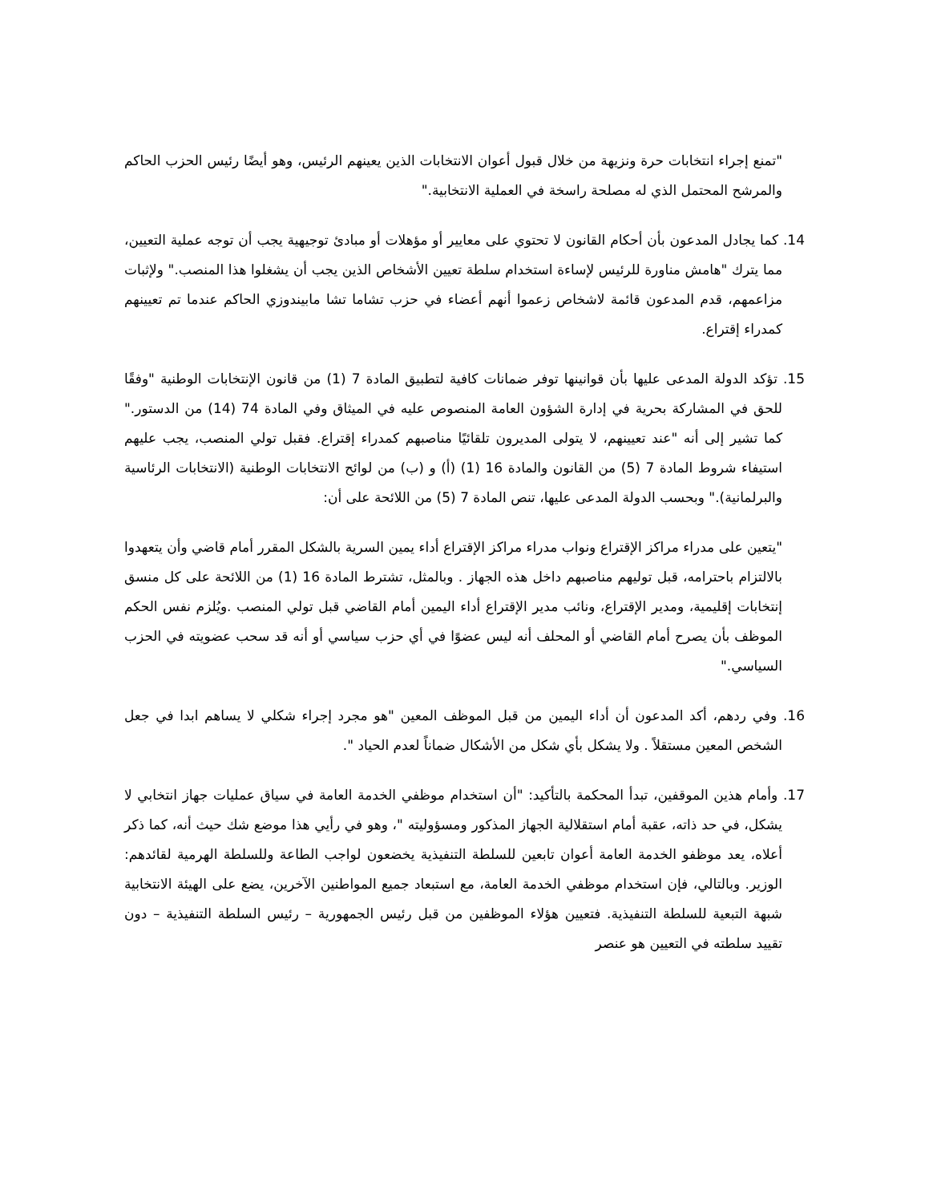"تمنع إجراء انتخابات حرة ونزيهة من خلال قبول أعوان الانتخابات الذين يعينهم الرئيس، وهو أيضًا رئيس الحزب الحاكم والمرشح المحتمل الذي له مصلحة راسخة في العملية الانتخابية."
14. كما يجادل المدعون بأن أحكام القانون لا تحتوي على معايير أو مؤهلات أو مبادئ توجيهية يجب أن توجه عملية التعيين، مما يترك "هامش مناورة للرئيس لإساءة استخدام سلطة تعيين الأشخاص الذين يجب أن يشغلوا هذا المنصب." ولإثبات مزاعمهم، قدم المدعون قائمة لاشخاص زعموا أنهم أعضاء في حزب تشاما تشا مابيندوزي الحاكم عندما تم تعيينهم كمدراء إقتراع.
15. تؤكد الدولة المدعى عليها بأن قوانينها توفر ضمانات كافية لتطبيق المادة 7 (1) من قانون الإنتخابات الوطنية "وفقًا للحق في المشاركة بحرية في إدارة الشؤون العامة المنصوص عليه في الميثاق وفي المادة 74 (14) من الدستور." كما تشير إلى أنه "عند تعيينهم، لا يتولى المديرون تلقائيًا مناصبهم كمدراء إقتراع. فقبل تولي المنصب، يجب عليهم استيفاء شروط المادة 7 (5) من القانون والمادة 16 (1) (أ) و (ب) من لوائح الانتخابات الوطنية (الانتخابات الرئاسية والبرلمانية)." وبحسب الدولة المدعى عليها، تنص المادة 7 (5) من اللائحة على أن:
"يتعين على مدراء مراكز الإقتراع ونواب مدراء مراكز الإقتراع أداء يمين السرية بالشكل المقرر أمام قاضي وأن يتعهدوا بالالتزام باحترامه، قبل توليهم مناصبهم داخل هذه الجهاز . وبالمثل، تشترط المادة 16 (1) من اللائحة على كل منسق إنتخابات إقليمية، ومدير الإقتراع، ونائب مدير الإقتراع أداء اليمين أمام القاضي قبل تولي المنصب .ويُلزم نفس الحكم الموظف بأن يصرح أمام القاضي أو المحلف أنه ليس عضوًا في أي حزب سياسي أو أنه قد سحب عضويته في الحزب السياسي."
16. وفي ردهم، أكد المدعون أن أداء اليمين من قبل الموظف المعين "هو مجرد إجراء شكلي لا يساهم ابدا في جعل الشخص المعين مستقلاً . ولا يشكل بأي شكل من الأشكال ضماناً لعدم الحياد ".
17. وأمام هذين الموقفين، تبدأ المحكمة بالتأكيد: "أن استخدام موظفي الخدمة العامة في سياق عمليات جهاز انتخابي لا يشكل، في حد ذاته، عقبة أمام استقلالية الجهاز المذكور ومسؤوليته "، وهو في رأيي هذا موضع شك حيث أنه، كما ذكر أعلاه، يعد موظفو الخدمة العامة أعوان تابعين للسلطة التنفيذية يخضعون لواجب الطاعة وللسلطة الهرمية لقائدهم: الوزير. وبالتالي، فإن استخدام موظفي الخدمة العامة، مع استبعاد جميع المواطنين الآخرين، يضع على الهيئة الانتخابية شبهة التبعية للسلطة التنفيذية. فتعيين هؤلاء الموظفين من قبل رئيس الجمهورية – رئيس السلطة التنفيذية – دون تقييد سلطته في التعيين هو عنصر